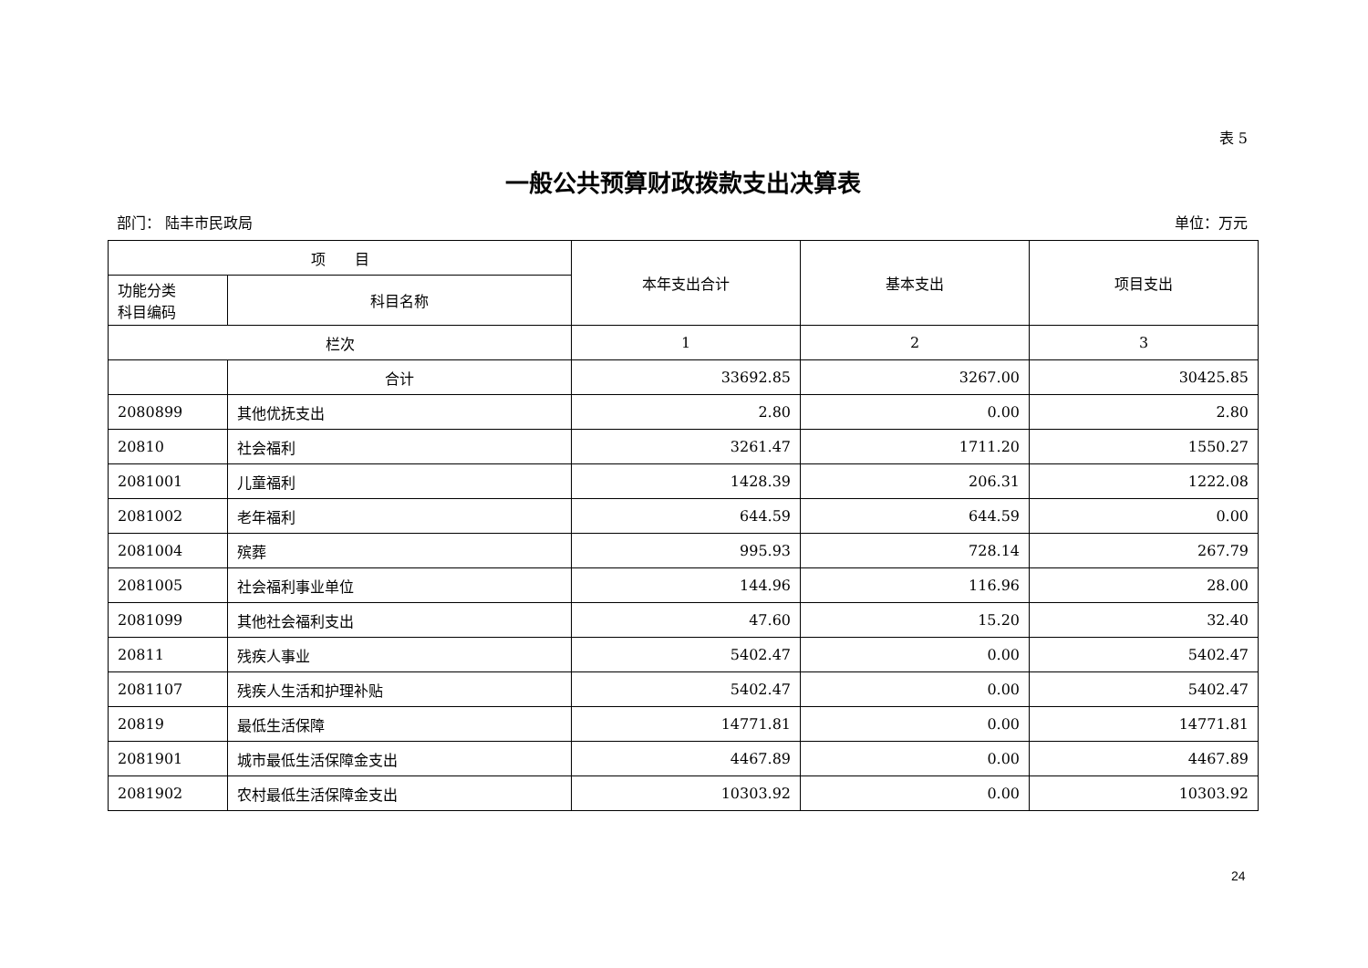表 5
一般公共预算财政拨款支出决算表
部门： 陆丰市民政局 单位：万元
| 项 目 | | 本年支出合计 | 基本支出 | 项目支出 |
| --- | --- | --- | --- | --- |
| 功能分类 科目编码 | 科目名称 | | | |
| 栏次 | | 1 | 2 | 3 |
| | 合计 | 33692.85 | 3267.00 | 30425.85 |
| 2080899 | 其他优抚支出 | 2.80 | 0.00 | 2.80 |
| 20810 | 社会福利 | 3261.47 | 1711.20 | 1550.27 |
| 2081001 | 儿童福利 | 1428.39 | 206.31 | 1222.08 |
| 2081002 | 老年福利 | 644.59 | 644.59 | 0.00 |
| 2081004 | 殡葬 | 995.93 | 728.14 | 267.79 |
| 2081005 | 社会福利事业单位 | 144.96 | 116.96 | 28.00 |
| 2081099 | 其他社会福利支出 | 47.60 | 15.20 | 32.40 |
| 20811 | 残疾人事业 | 5402.47 | 0.00 | 5402.47 |
| 2081107 | 残疾人生活和护理补贴 | 5402.47 | 0.00 | 5402.47 |
| 20819 | 最低生活保障 | 14771.81 | 0.00 | 14771.81 |
| 2081901 | 城市最低生活保障金支出 | 4467.89 | 0.00 | 4467.89 |
| 2081902 | 农村最低生活保障金支出 | 10303.92 | 0.00 | 10303.92 |
24